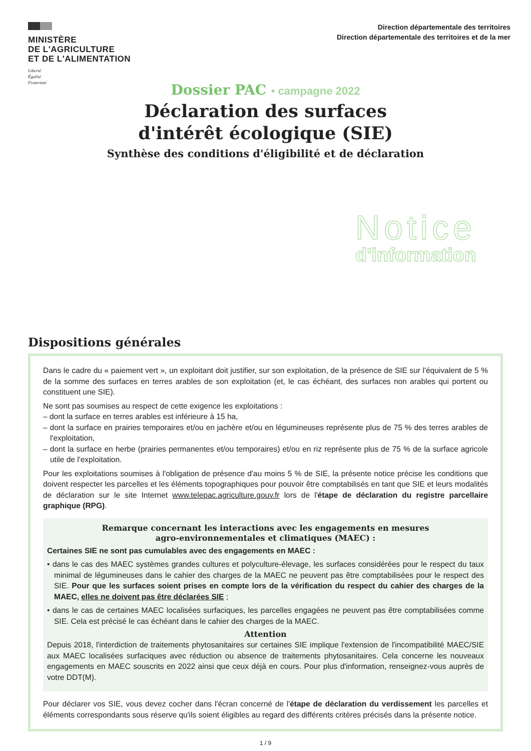MINISTÈRE
DE L'AGRICULTURE
ET DE L'ALIMENTATION
Liberté
Égalité
Fraternité
Direction départementale des territoires
Direction départementale des territoires et de la mer
Dossier PAC • campagne 2022
Déclaration des surfaces
d'intérêt écologique (SIE)
Synthèse des conditions d'éligibilité et de déclaration
Notice
d'information
Dispositions générales
Dans le cadre du « paiement vert », un exploitant doit justifier, sur son exploitation, de la présence de SIE sur l'équivalent de 5 % de la somme des surfaces en terres arables de son exploitation (et, le cas échéant, des surfaces non arables qui portent ou constituent une SIE).
Ne sont pas soumises au respect de cette exigence les exploitations :
– dont la surface en terres arables est inférieure à 15 ha,
– dont la surface en prairies temporaires et/ou en jachère et/ou en légumineuses représente plus de 75 % des terres arables de l'exploitation,
– dont la surface en herbe (prairies permanentes et/ou temporaires) et/ou en riz représente plus de 75 % de la surface agricole utile de l'exploitation.
Pour les exploitations soumises à l'obligation de présence d'au moins 5 % de SIE, la présente notice précise les conditions que doivent respecter les parcelles et les éléments topographiques pour pouvoir être comptabilisés en tant que SIE et leurs modalités de déclaration sur le site Internet www.telepac.agriculture.gouv.fr lors de l'étape de déclaration du registre parcellaire graphique (RPG).
Remarque concernant les interactions avec les engagements en mesures
agro-environnementales et climatiques (MAEC) :
Certaines SIE ne sont pas cumulables avec des engagements en MAEC :
• dans le cas des MAEC systèmes grandes cultures et polyculture-élevage, les surfaces considérées pour le respect du taux minimal de légumineuses dans le cahier des charges de la MAEC ne peuvent pas être comptabilisées pour le respect des SIE. Pour que les surfaces soient prises en compte lors de la vérification du respect du cahier des charges de la MAEC, elles ne doivent pas être déclarées SIE ;
• dans le cas de certaines MAEC localisées surfaciques, les parcelles engagées ne peuvent pas être comptabilisées comme SIE. Cela est précisé le cas échéant dans le cahier des charges de la MAEC.
Attention
Depuis 2018, l'interdiction de traitements phytosanitaires sur certaines SIE implique l'extension de l'incompatibilité MAEC/SIE aux MAEC localisées surfaciques avec réduction ou absence de traitements phytosanitaires. Cela concerne les nouveaux engagements en MAEC souscrits en 2022 ainsi que ceux déjà en cours. Pour plus d'information, renseignez-vous auprès de votre DDT(M).
Pour déclarer vos SIE, vous devez cocher dans l'écran concerné de l'étape de déclaration du verdissement les parcelles et éléments correspondants sous réserve qu'ils soient éligibles au regard des différents critères précisés dans la présente notice.
1 / 9